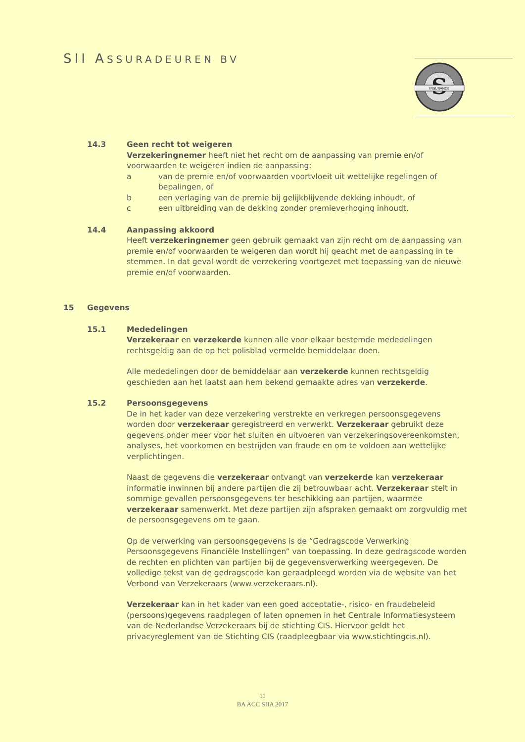SII ASSURADEUREN BV
S
INSURANCE
14.3 Geen recht tot weigeren
Verzekeringnemer heeft niet het recht om de aanpassing van premie en/of voorwaarden te weigeren indien de aanpassing:
a van de premie en/of voorwaarden voortvloeit uit wettelijke regelingen of bepalingen, of
b een verlaging van de premie bij gelijkblijvende dekking inhoudt, of
c een uitbreiding van de dekking zonder premieverhoging inhoudt.
14.4 Aanpassing akkoord
Heeft verzekeringnemer geen gebruik gemaakt van zijn recht om de aanpassing van premie en/of voorwaarden te weigeren dan wordt hij geacht met de aanpassing in te stemmen. In dat geval wordt de verzekering voortgezet met toepassing van de nieuwe premie en/of voorwaarden.
15 Gegevens
15.1 Mededelingen
Verzekeraar en verzekerde kunnen alle voor elkaar bestemde mededelingen rechtsgeldig aan de op het polisblad vermelde bemiddelaar doen.
Alle mededelingen door de bemiddelaar aan verzekerde kunnen rechtsgeldig geschieden aan het laatst aan hem bekend gemaakte adres van verzekerde.
15.2 Persoonsgegevens
De in het kader van deze verzekering verstrekte en verkregen persoonsgegevens worden door verzekeraar geregistreerd en verwerkt. Verzekeraar gebruikt deze gegevens onder meer voor het sluiten en uitvoeren van verzekeringsovereenkomsten, analyses, het voorkomen en bestrijden van fraude en om te voldoen aan wettelijke verplichtingen.
Naast de gegevens die verzekeraar ontvangt van verzekerde kan verzekeraar informatie inwinnen bij andere partijen die zij betrouwbaar acht. Verzekeraar stelt in sommige gevallen persoonsgegevens ter beschikking aan partijen, waarmee verzekeraar samenwerkt. Met deze partijen zijn afspraken gemaakt om zorgvuldig met de persoonsgegevens om te gaan.
Op de verwerking van persoonsgegevens is de “Gedragscode Verwerking Persoonsgegevens Financiële Instellingen” van toepassing. In deze gedragscode worden de rechten en plichten van partijen bij de gegevensverwerking weergegeven. De volledige tekst van de gedragscode kan geraadpleegd worden via de website van het Verbond van Verzekeraars (www.verzekeraars.nl).
Verzekeraar kan in het kader van een goed acceptatie-, risico- en fraudebeleid (persoons)gegevens raadplegen of laten opnemen in het Centrale Informatiesysteem van de Nederlandse Verzekeraars bij de stichting CIS. Hiervoor geldt het privacyreglement van de Stichting CIS (raadpleegbaar via www.stichtingcis.nl).
11
BA ACC SIIA 2017